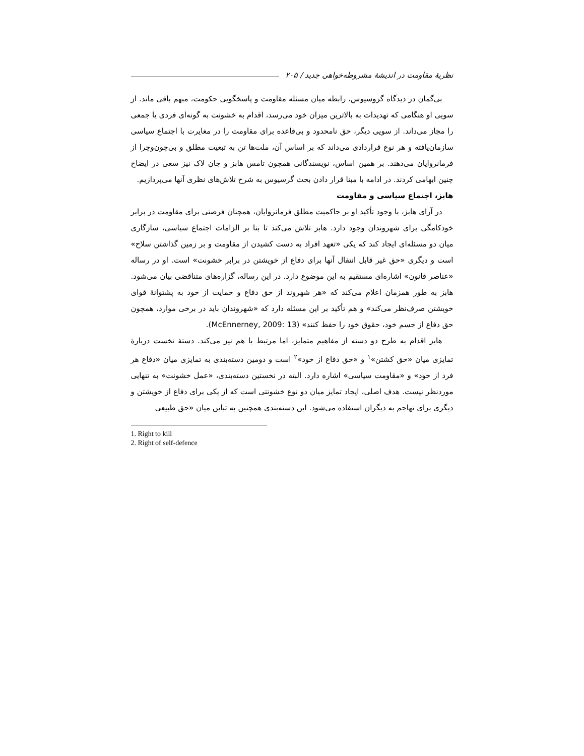نظریهٔ مقاومت در اندیشهٔ مشروطه‌خواهی جدید / ۲۰۵
بی‌گمان در دیدگاه گروسیوس، رابطه میان مسئله مقاومت و پاسخگویی حکومت، مبهم باقی ماند. از سویی او هنگامی که تهدیدات به بالاترین میزان خود می‌رسد، اقدام به خشونت به گونه‌ای فردی یا جمعی را مجاز می‌داند. از سویی دیگر، حق نامحدود و بی‌قاعده برای مقاومت را در مغایرت با اجتماع سیاسی سازمان‌یافته و هر نوع قراردادی می‌داند که بر اساس آن، ملت‌ها تن به تبعیت مطلق و بی‌چون‌وچرا از فرمانروایان می‌دهند. بر همین اساس، نویسندگانی همچون تامس هابز و جان لاک نیز سعی در ایضاح چنین ابهامی کردند. در ادامه با مبنا قرار دادن بحث گرسیوس به شرح تلاش‌های نظری آنها می‌پردازیم.
هابز، اجتماع سیاسی و مقاومت
در آرای هابز، با وجود تأکید او بر حاکمیت مطلق فرمانروایان، همچنان فرصتی برای مقاومت در برابر خودکامگی برای شهروندان وجود دارد. هابز تلاش می‌کند تا بنا بر الزامات اجتماع سیاسی، سازگاری میان دو مسئله‌ای ایجاد کند که یکی «تعهد افراد به دست کشیدن از مقاومت و بر زمین گذاشتن سلاح» است و دیگری «حق غیر قابل انتقال آنها برای دفاع از خویشتن در برابر خشونت» است. او در رساله «عناصر قانون» اشاره‌ای مستقیم به این موضوع دارد. در این رساله، گزاره‌های متناقضی بیان می‌شود. هابز به طور همزمان اعلام می‌کند که «هر شهروند از حق دفاع و حمایت از خود به پشتوانهٔ قوای خویشتن صرف‌نظر می‌کند» و هم تأکید بر این مسئله دارد که «شهروندان باید در برخی موارد، همچون حق دفاع از جسم خود، حقوق خود را حفظ کنند» (McEnnerney, 2009: 13).
هابز اقدام به طرح دو دسته از مفاهیم متمایز، اما مرتبط با هم نیز می‌کند. دستهٔ نخست دربارهٔ تمایزی میان «حق کشتن»<sup>۱</sup> و «حق دفاع از خود»<sup>۲</sup> است و دومین دسته‌بندی به تمایزی میان «دفاع هر فرد از خود» و «مقاومت سیاسی» اشاره دارد. البته در نخستین دسته‌بندی، «عمل خشونت» به تنهایی موردنظر نیست. هدف اصلی، ایجاد تمایز میان دو نوع خشونتی است که از یکی برای دفاع از خویشتن و دیگری برای تهاجم به دیگران استفاده می‌شود. این دسته‌بندی همچنین به تباین میان «حق طبیعی
1. Right to kill
2. Right of self-defence